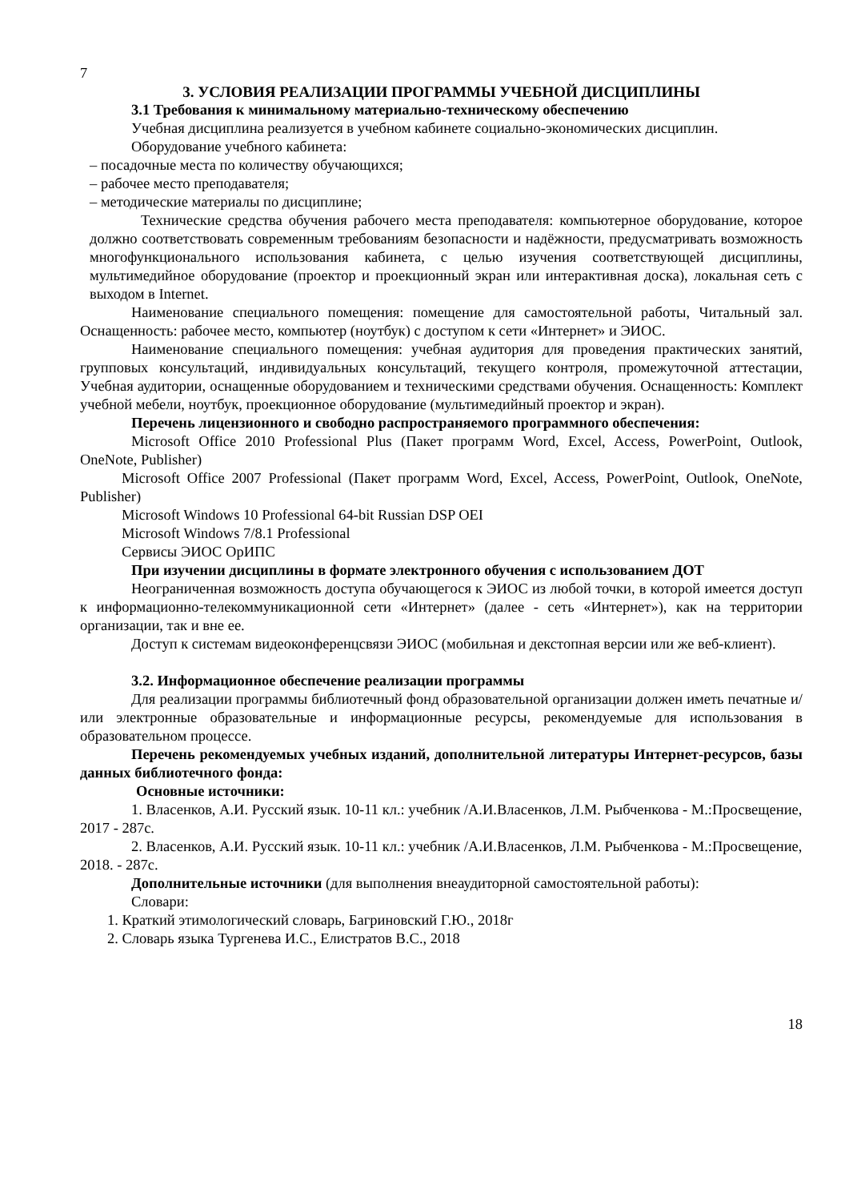7
3. УСЛОВИЯ РЕАЛИЗАЦИИ ПРОГРАММЫ УЧЕБНОЙ ДИСЦИПЛИНЫ
3.1 Требования к минимальному материально-техническому обеспечению
Учебная дисциплина реализуется в учебном кабинете социально-экономических дисциплин.
Оборудование учебного кабинета:
– посадочные места по количеству обучающихся;
– рабочее место преподавателя;
– методические материалы по дисциплине;
Технические средства обучения рабочего места преподавателя: компьютерное оборудование, которое должно соответствовать современным требованиям безопасности и надёжности, предусматривать возможность многофункционального использования кабинета, с целью изучения соответствующей дисциплины, мультимедийное оборудование (проектор и проекционный экран или интерактивная доска), локальная сеть с выходом в Internet.
Наименование специального помещения: помещение для самостоятельной работы, Читальный зал. Оснащенность: рабочее место, компьютер (ноутбук) с доступом к сети «Интернет» и ЭИОС.
Наименование специального помещения: учебная аудитория для проведения практических занятий, групповых консультаций, индивидуальных консультаций, текущего контроля, промежуточной аттестации, Учебная аудитории, оснащенные оборудованием и техническими средствами обучения. Оснащенность: Комплект учебной мебели, ноутбук, проекционное оборудование (мультимедийный проектор и экран).
Перечень лицензионного и свободно распространяемого программного обеспечения:
Microsoft Office 2010 Professional Plus (Пакет программ Word, Excel, Access, PowerPoint, Outlook, OneNote, Publisher)
Microsoft Office 2007 Professional (Пакет программ Word, Excel, Access, PowerPoint, Outlook, OneNote, Publisher)
Microsoft Windows 10 Professional 64-bit Russian DSP OEI
Microsoft Windows 7/8.1 Professional
Сервисы ЭИОС ОрИПС
При изучении дисциплины в формате электронного обучения с использованием ДОТ
Неограниченная возможность доступа обучающегося к ЭИОС из любой точки, в которой имеется доступ к информационно-телекоммуникационной сети «Интернет» (далее - сеть «Интернет»), как на территории организации, так и вне ее.
Доступ к системам видеоконференцсвязи ЭИОС (мобильная и декстопная версии или же веб-клиент).
3.2. Информационное обеспечение реализации программы
Для реализации программы библиотечный фонд образовательной организации должен иметь печатные и/или электронные образовательные и информационные ресурсы, рекомендуемые для использования в образовательном процессе.
Перечень рекомендуемых учебных изданий, дополнительной литературы Интернет-ресурсов, базы данных библиотечного фонда:
Основные источники:
1. Власенков, А.И. Русский язык. 10-11 кл.: учебник /А.И.Власенков, Л.М. Рыбченкова - М.:Просвещение, 2017 - 287с.
2. Власенков, А.И. Русский язык. 10-11 кл.: учебник /А.И.Власенков, Л.М. Рыбченкова - М.:Просвещение, 2018. - 287с.
Дополнительные источники (для выполнения внеаудиторной самостоятельной работы):
Словари:
1. Краткий этимологический словарь, Багриновский Г.Ю., 2018г
2. Словарь языка Тургенева И.С., Елистратов В.С., 2018
18